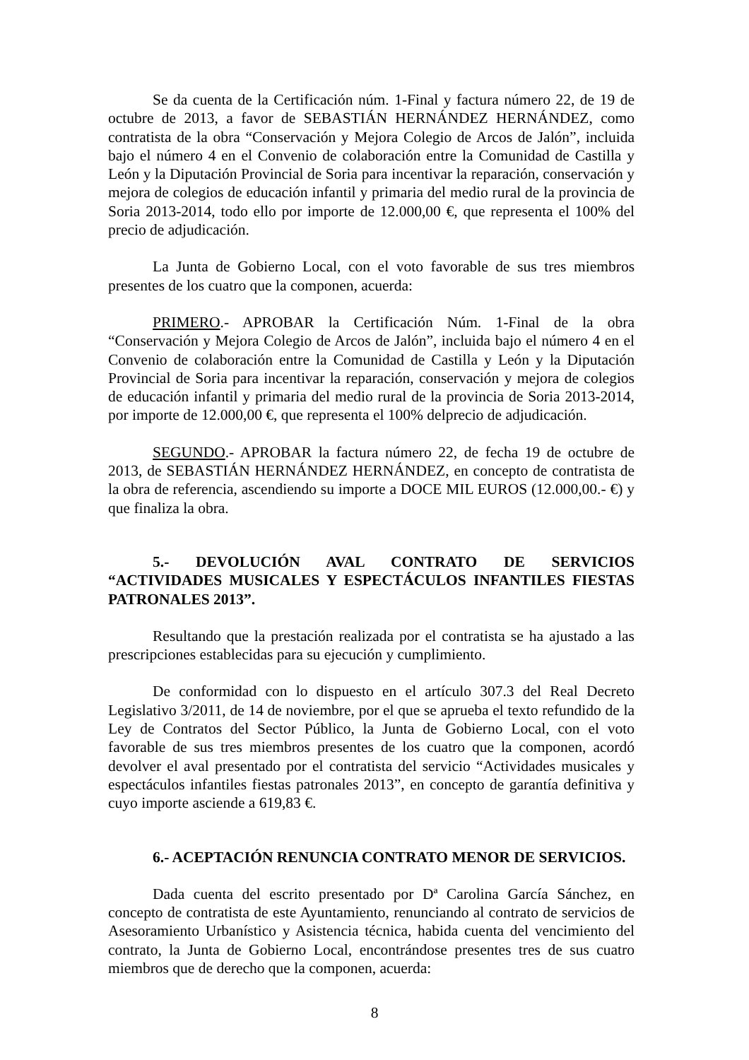Se da cuenta de la Certificación núm. 1-Final y factura número 22, de 19 de octubre de 2013, a favor de SEBASTIÁN HERNÁNDEZ HERNÁNDEZ, como contratista de la obra “Conservación y Mejora Colegio de Arcos de Jalón”, incluida bajo el número 4 en el Convenio de colaboración entre la Comunidad de Castilla y León y la Diputación Provincial de Soria para incentivar la reparación, conservación y mejora de colegios de educación infantil y primaria del medio rural de la provincia de Soria 2013-2014, todo ello por importe de 12.000,00 €, que representa el 100% del precio de adjudicación.
La Junta de Gobierno Local, con el voto favorable de sus tres miembros presentes de los cuatro que la componen, acuerda:
PRIMERO.- APROBAR la Certificación Núm. 1-Final de la obra “Conservación y Mejora Colegio de Arcos de Jalón”, incluida bajo el número 4 en el Convenio de colaboración entre la Comunidad de Castilla y León y la Diputación Provincial de Soria para incentivar la reparación, conservación y mejora de colegios de educación infantil y primaria del medio rural de la provincia de Soria 2013-2014, por importe de 12.000,00 €, que representa el 100% delprecio de adjudicación.
SEGUNDO.- APROBAR la factura número 22, de fecha 19 de octubre de 2013, de SEBASTIÁN HERNÁNDEZ HERNÁNDEZ, en concepto de contratista de la obra de referencia, ascendiendo su importe a DOCE MIL EUROS (12.000,00.- €) y que finaliza la obra.
5.- DEVOLUCIÓN AVAL CONTRATO DE SERVICIOS “ACTIVIDADES MUSICALES Y ESPECTÁCULOS INFANTILES FIESTAS PATRONALES 2013”.
Resultando que la prestación realizada por el contratista se ha ajustado a las prescripciones establecidas para su ejecución y cumplimiento.
De conformidad con lo dispuesto en el artículo 307.3 del Real Decreto Legislativo 3/2011, de 14 de noviembre, por el que se aprueba el texto refundido de la Ley de Contratos del Sector Público, la Junta de Gobierno Local, con el voto favorable de sus tres miembros presentes de los cuatro que la componen, acordó devolver el aval presentado por el contratista del servicio “Actividades musicales y espectáculos infantiles fiestas patronales 2013”, en concepto de garantía definitiva y cuyo importe asciende a 619,83 €.
6.- ACEPTACIÓN RENUNCIA CONTRATO MENOR DE SERVICIOS.
Dada cuenta del escrito presentado por Dª Carolina García Sánchez, en concepto de contratista de este Ayuntamiento, renunciando al contrato de servicios de Asesoramiento Urbanístico y Asistencia técnica, habida cuenta del vencimiento del contrato, la Junta de Gobierno Local, encontrándose presentes tres de sus cuatro miembros que de derecho que la componen, acuerda:
8